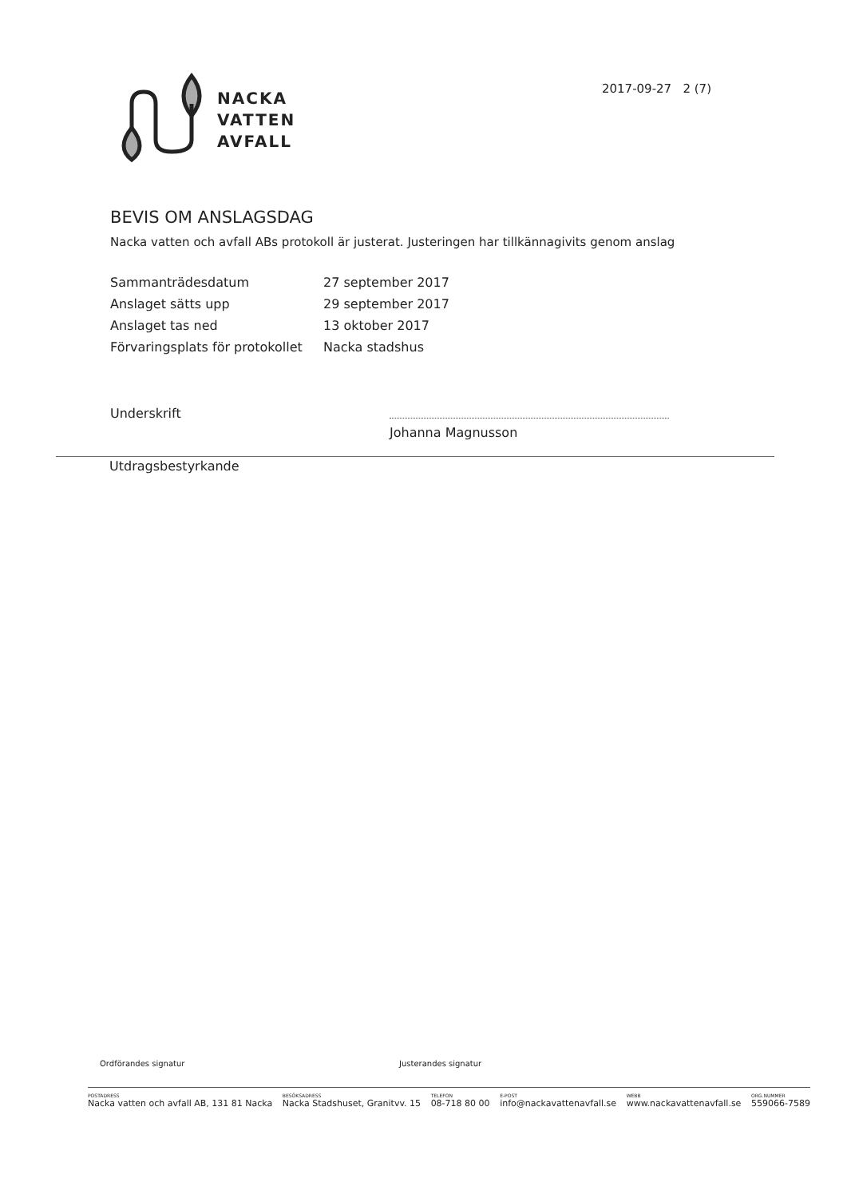NACKA
VATTEN
AVFALL
2017-09-27 2 (7)
BEVIS OM ANSLAGSDAG
Nacka vatten och avfall ABs protokoll är justerat. Justeringen har tillkännagivits genom anslag
Sammanträdesdatum 27 september 2017
Anslaget sätts upp 29 september 2017
Anslaget tas ned 13 oktober 2017
Förvaringsplats för protokollet
Nacka stadshus
Underskrift
Johanna Magnusson
Utdragsbestyrkande
Ordförandes signatur Justerandes signatur
POSTADRESS
Nacka vatten och avfall AB, 131 81 Nacka
BESÖKSADRESS
Nacka Stadshuset, Granitvv. 15
TELEFON
08-718 80 00
E-POST
info@nackavattenavfall.se
WEBB
www.nackavattenavfall.se
ORG.NUMMER
559066-7589